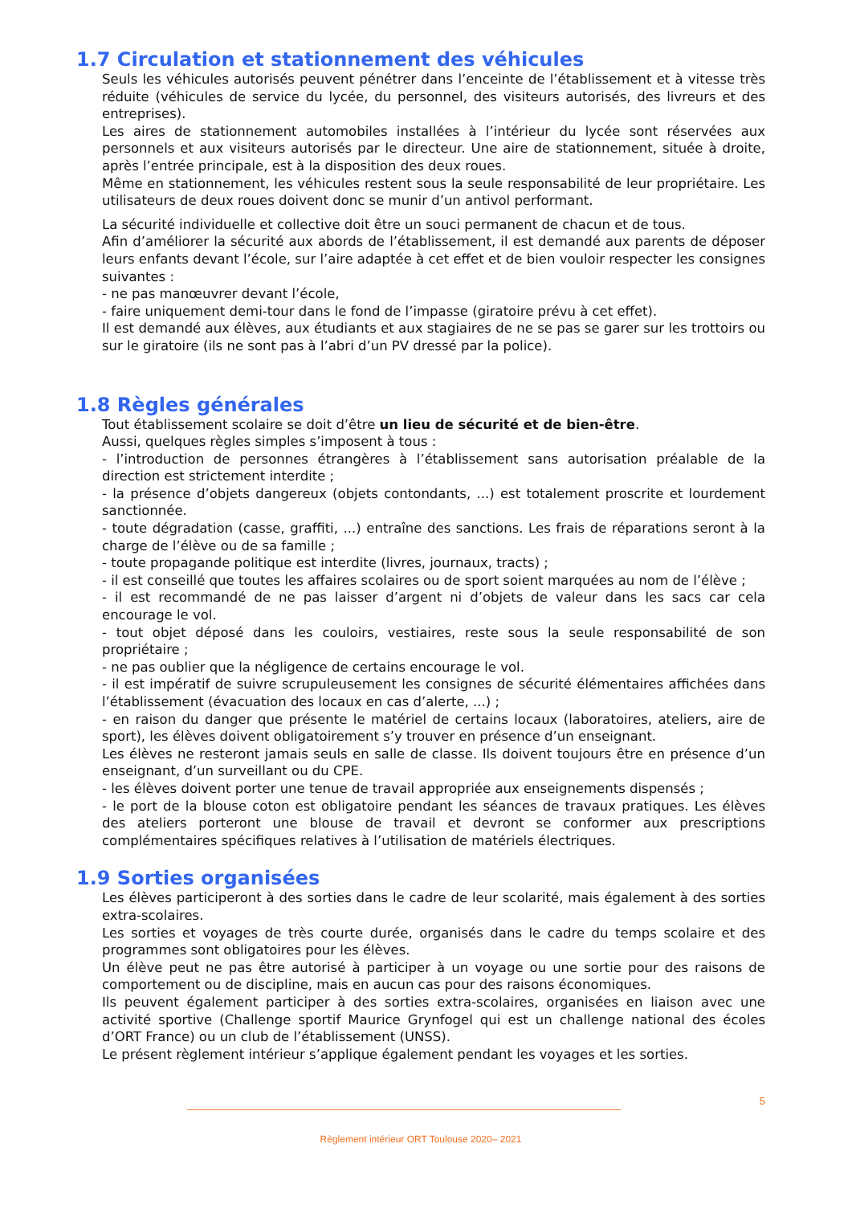1.7 Circulation et stationnement des véhicules
Seuls les véhicules autorisés peuvent pénétrer dans l’enceinte de l’établissement et à vitesse très réduite (véhicules de service du lycée, du personnel, des visiteurs autorisés, des livreurs et des entreprises).
Les aires de stationnement automobiles installées à l’intérieur du lycée sont réservées aux personnels et aux visiteurs autorisés par le directeur. Une aire de stationnement, située à droite, après l’entrée principale, est à la disposition des deux roues.
Même en stationnement, les véhicules restent sous la seule responsabilité de leur propriétaire. Les utilisateurs de deux roues doivent donc se munir d’un antivol performant.
La sécurité individuelle et collective doit être un souci permanent de chacun et de tous.
Afin d’améliorer la sécurité aux abords de l’établissement, il est demandé aux parents de déposer leurs enfants devant l’école, sur l’aire adaptée à cet effet et de bien vouloir respecter les consignes suivantes :
- ne pas manœuvrer devant l’école,
- faire uniquement demi-tour dans le fond de l’impasse (giratoire prévu à cet effet).
Il est demandé aux élèves, aux étudiants et aux stagiaires de ne se pas se garer sur les trottoirs ou sur le giratoire (ils ne sont pas à l’abri d’un PV dressé par la police).
1.8 Règles générales
Tout établissement scolaire se doit d’être un lieu de sécurité et de bien-être.
Aussi, quelques règles simples s’imposent à tous :
- l’introduction de personnes étrangères à l’établissement sans autorisation préalable de la direction est strictement interdite ;
- la présence d’objets dangereux (objets contondants, ...) est totalement proscrite et lourdement sanctionnée.
- toute dégradation (casse, graffiti, ...) entraîne des sanctions. Les frais de réparations seront à la charge de l’élève ou de sa famille ;
- toute propagande politique est interdite (livres, journaux, tracts) ;
- il est conseillé que toutes les affaires scolaires ou de sport soient marquées au nom de l’élève ;
- il est recommandé de ne pas laisser d’argent ni d’objets de valeur dans les sacs car cela encourage le vol.
- tout objet déposé dans les couloirs, vestiaires, reste sous la seule responsabilité de son propriétaire ;
- ne pas oublier que la négligence de certains encourage le vol.
- il est impératif de suivre scrupuleusement les consignes de sécurité élémentaires affichées dans l’établissement (évacuation des locaux en cas d’alerte, ...) ;
- en raison du danger que présente le matériel de certains locaux (laboratoires, ateliers, aire de sport), les élèves doivent obligatoirement s’y trouver en présence d’un enseignant.
Les élèves ne resteront jamais seuls en salle de classe. Ils doivent toujours être en présence d’un enseignant, d’un surveillant ou du CPE.
- les élèves doivent porter une tenue de travail appropriée aux enseignements dispensés ;
- le port de la blouse coton est obligatoire pendant les séances de travaux pratiques. Les élèves des ateliers porteront une blouse de travail et devront se conformer aux prescriptions complémentaires spécifiques relatives à l’utilisation de matériels électriques.
1.9 Sorties organisées
Les élèves participeront à des sorties dans le cadre de leur scolarité, mais également à des sorties extra-scolaires.
Les sorties et voyages de très courte durée, organisés dans le cadre du temps scolaire et des programmes sont obligatoires pour les élèves.
Un élève peut ne pas être autorisé à participer à un voyage ou une sortie pour des raisons de comportement ou de discipline, mais en aucun cas pour des raisons économiques.
Ils peuvent également participer à des sorties extra-scolaires, organisées en liaison avec une activité sportive (Challenge sportif Maurice Grynfogel qui est un challenge national des écoles d’ORT France) ou un club de l’établissement (UNSS).
Le présent règlement intérieur s’applique également pendant les voyages et les sorties.
5
Règlement intérieur ORT Toulouse 2020– 2021